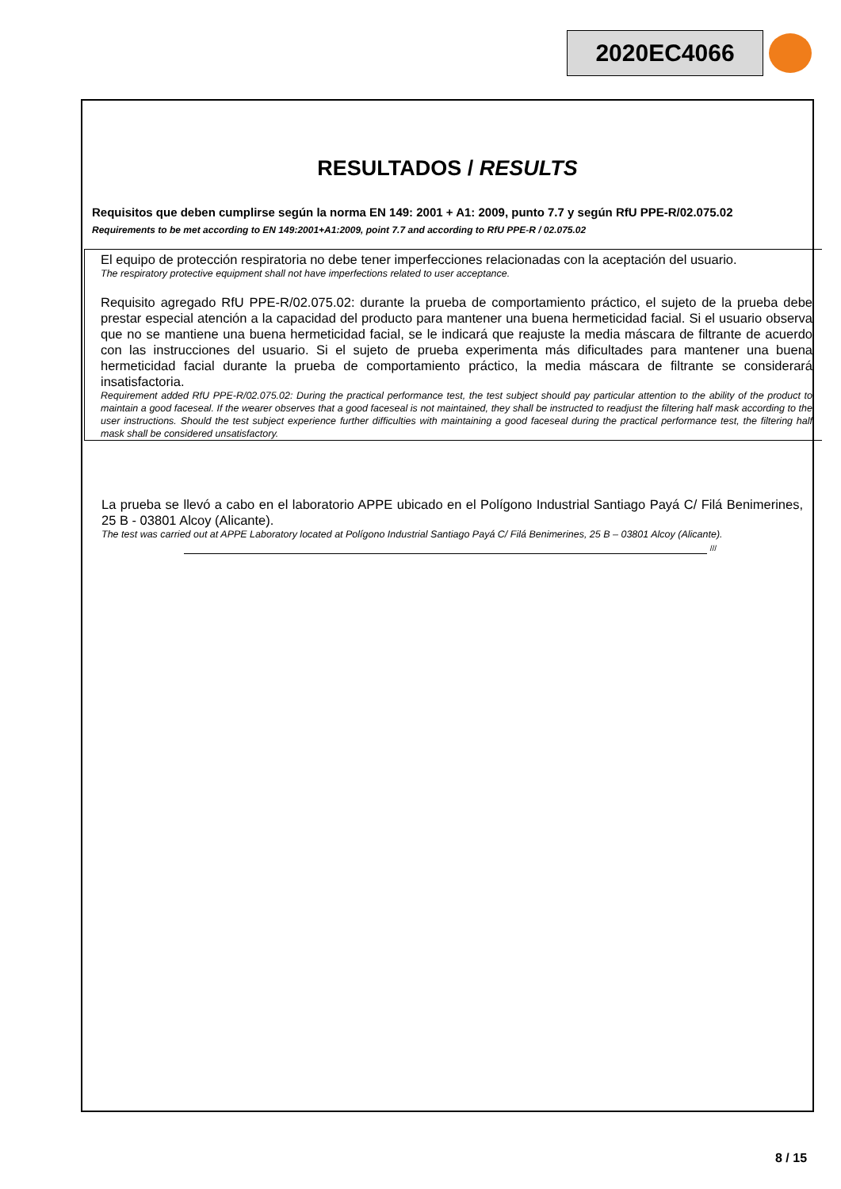2020EC4066
RESULTADOS / RESULTS
Requisitos que deben cumplirse según la norma EN 149: 2001 + A1: 2009, punto 7.7 y según RfU PPE-R/02.075.02
Requirements to be met according to EN 149:2001+A1:2009, point 7.7 and according to RfU PPE-R / 02.075.02
El equipo de protección respiratoria no debe tener imperfecciones relacionadas con la aceptación del usuario.
The respiratory protective equipment shall not have imperfections related to user acceptance.
Requisito agregado RfU PPE-R/02.075.02: durante la prueba de comportamiento práctico, el sujeto de la prueba debe prestar especial atención a la capacidad del producto para mantener una buena hermeticidad facial. Si el usuario observa que no se mantiene una buena hermeticidad facial, se le indicará que reajuste la media máscara de filtrante de acuerdo con las instrucciones del usuario. Si el sujeto de prueba experimenta más dificultades para mantener una buena hermeticidad facial durante la prueba de comportamiento práctico, la media máscara de filtrante se considerará insatisfactoria.
Requirement added RfU PPE-R/02.075.02: During the practical performance test, the test subject should pay particular attention to the ability of the product to maintain a good faceseal. If the wearer observes that a good faceseal is not maintained, they shall be instructed to readjust the filtering half mask according to the user instructions. Should the test subject experience further difficulties with maintaining a good faceseal during the practical performance test, the filtering half mask shall be considered unsatisfactory.
La prueba se llevó a cabo en el laboratorio APPE ubicado en el Polígono Industrial Santiago Payá C/ Filá Benimerines, 25 B - 03801 Alcoy (Alicante).
The test was carried out at APPE Laboratory located at Polígono Industrial Santiago Payá C/ Filá Benimerines, 25 B – 03801 Alcoy (Alicante).
///
8 / 15